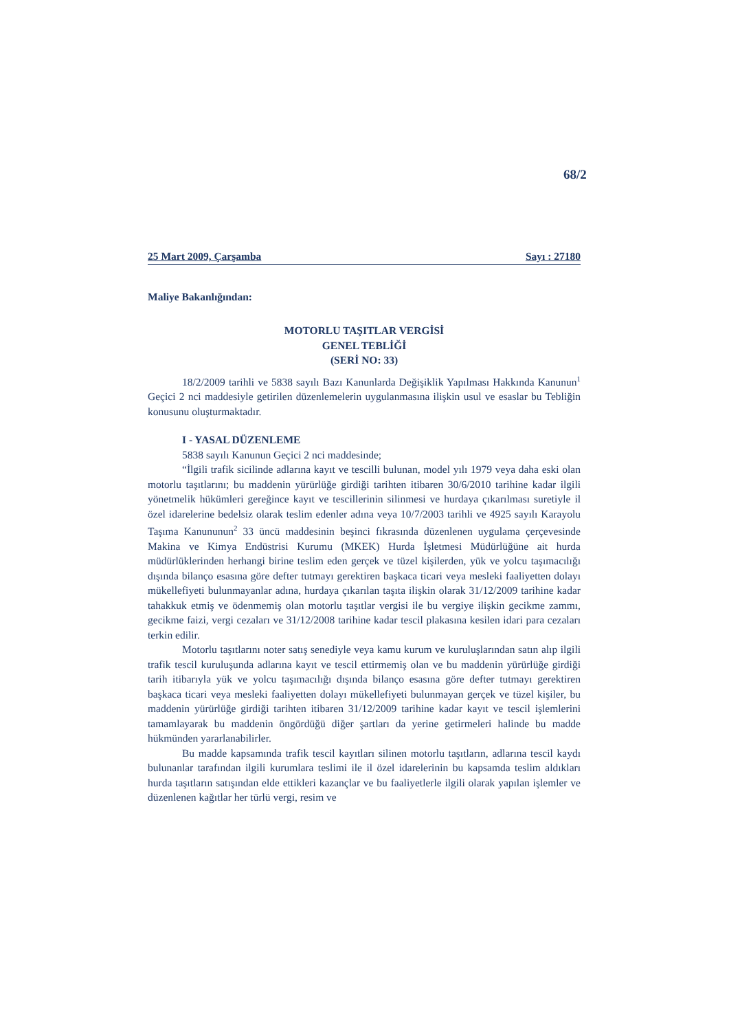68/2
25 Mart 2009, Çarşamba Sayı : 27180
Maliye Bakanlığından:
MOTORLU TAŞITLAR VERGİSİ
GENEL TEBLİĞİ
(SERİ NO: 33)
18/2/2009 tarihli ve 5838 sayılı Bazı Kanunlarda Değişiklik Yapılması Hakkında Kanunun<sup>1</sup> Geçici 2 nci maddesiyle getirilen düzenlemelerin uygulanmasına ilişkin usul ve esaslar bu Tebliğin konusunu oluşturmaktadır.
I - YASAL DÜZENLEME
5838 sayılı Kanunun Geçici 2 nci maddesinde;
“İlgili trafik sicilinde adlarına kayıt ve tescilli bulunan, model yılı 1979 veya daha eski olan motorlu taşıtlarını; bu maddenin yürürlüğe girdiği tarihten itibaren 30/6/2010 tarihine kadar ilgili yönetmelik hükümleri gereğince kayıt ve tescillerinin silinmesi ve hurdaya çıkarılması suretiyle il özel idarelerine bedelsiz olarak teslim edenler adına veya 10/7/2003 tarihli ve 4925 sayılı Karayolu Taşıma Kanununun<sup>2</sup> 33 üncü maddesinin beşinci fıkrasında düzenlenen uygulama çerçevesinde Makina ve Kimya Endüstrisi Kurumu (MKEK) Hurda İşletmesi Müdürlüğüne ait hurda müdürlüklerinden herhangi birine teslim eden gerçek ve tüzel kişilerden, yük ve yolcu taşımacılığı dışında bilanço esasına göre defter tutmayı gerektiren başkaca ticari veya mesleki faaliyetten dolayı mükellefiyeti bulunmayanlar adına, hurdaya çıkarılan taşıta ilişkin olarak 31/12/2009 tarihine kadar tahakkuk etmiş ve ödenmemiş olan motorlu taşıtlar vergisi ile bu vergiye ilişkin gecikme zammı, gecikme faizi, vergi cezaları ve 31/12/2008 tarihine kadar tescil plakasına kesilen idari para cezaları terkin edilir.
Motorlu taşıtlarını noter satış senediyle veya kamu kurum ve kuruluşlarından satın alıp ilgili trafik tescil kuruluşunda adlarına kayıt ve tescil ettirmemiş olan ve bu maddenin yürürlüğe girdiği tarih itibarıyla yük ve yolcu taşımacılığı dışında bilanço esasına göre defter tutmayı gerektiren başkaca ticari veya mesleki faaliyetten dolayı mükellefiyeti bulunmayan gerçek ve tüzel kişiler, bu maddenin yürürlüğe girdiği tarihten itibaren 31/12/2009 tarihine kadar kayıt ve tescil işlemlerini tamamlayarak bu maddenin öngördüğü diğer şartları da yerine getirmeleri halinde bu madde hükmünden yararlanabilirler.
Bu madde kapsamında trafik tescil kayıtları silinen motorlu taşıtların, adlarına tescil kaydı bulunanlar tarafından ilgili kurumlara teslimi ile il özel idarelerinin bu kapsamda teslim aldıkları hurda taşıtların satışından elde ettikleri kazançlar ve bu faaliyetlerle ilgili olarak yapılan işlemler ve düzenlenen kağıtlar her türlü vergi, resim ve